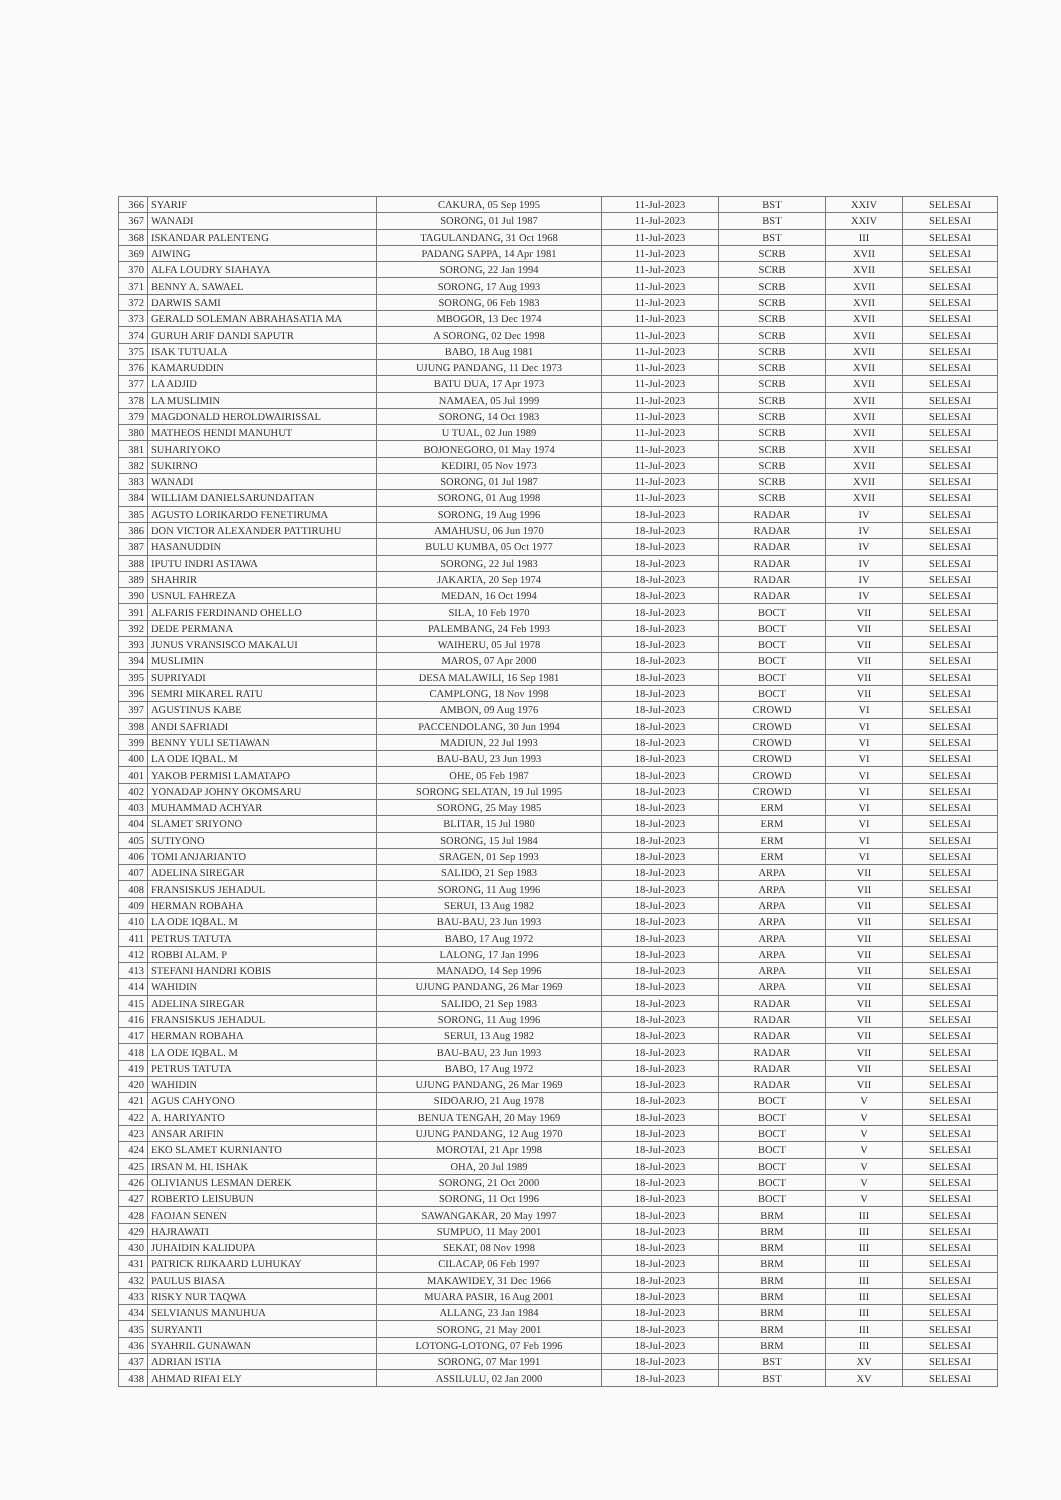| 366 | SYARIF | CAKURA, 05 Sep 1995 | 11-Jul-2023 | BST | XXIV | SELESAI |
| 367 | WANADI | SORONG, 01 Jul 1987 | 11-Jul-2023 | BST | XXIV | SELESAI |
| 368 | ISKANDAR PALENTENG | TAGULANDANG, 31 Oct 1968 | 11-Jul-2023 | BST | III | SELESAI |
| 369 | AIWING | PADANG SAPPA, 14 Apr 1981 | 11-Jul-2023 | SCRB | XVII | SELESAI |
| 370 | ALFA LOUDRY SIAHAYA | SORONG, 22 Jan 1994 | 11-Jul-2023 | SCRB | XVII | SELESAI |
| 371 | BENNY A. SAWAEL | SORONG, 17 Aug 1993 | 11-Jul-2023 | SCRB | XVII | SELESAI |
| 372 | DARWIS SAMI | SORONG, 06 Feb 1983 | 11-Jul-2023 | SCRB | XVII | SELESAI |
| 373 | GERALD SOLEMAN ABRAHASATIA MA | MBOGOR, 13 Dec 1974 | 11-Jul-2023 | SCRB | XVII | SELESAI |
| 374 | GURUH ARIF DANDI SAPUTR | A SORONG, 02 Dec 1998 | 11-Jul-2023 | SCRB | XVII | SELESAI |
| 375 | ISAK TUTUALA | BABO, 18 Aug 1981 | 11-Jul-2023 | SCRB | XVII | SELESAI |
| 376 | KAMARUDDIN | UJUNG PANDANG, 11 Dec 1973 | 11-Jul-2023 | SCRB | XVII | SELESAI |
| 377 | LA ADJID | BATU DUA, 17 Apr 1973 | 11-Jul-2023 | SCRB | XVII | SELESAI |
| 378 | LA MUSLIMIN | NAMAEA, 05 Jul 1999 | 11-Jul-2023 | SCRB | XVII | SELESAI |
| 379 | MAGDONALD HEROLDWAIRISSAL | SORONG, 14 Oct 1983 | 11-Jul-2023 | SCRB | XVII | SELESAI |
| 380 | MATHEOS HENDI MANUHUT | U TUAL, 02 Jun 1989 | 11-Jul-2023 | SCRB | XVII | SELESAI |
| 381 | SUHARIYOKO | BOJONEGORO, 01 May 1974 | 11-Jul-2023 | SCRB | XVII | SELESAI |
| 382 | SUKIRNO | KEDIRI, 05 Nov 1973 | 11-Jul-2023 | SCRB | XVII | SELESAI |
| 383 | WANADI | SORONG, 01 Jul 1987 | 11-Jul-2023 | SCRB | XVII | SELESAI |
| 384 | WILLIAM DANIELSARUNDAITAN | SORONG, 01 Aug 1998 | 11-Jul-2023 | SCRB | XVII | SELESAI |
| 385 | AGUSTO LORIKARDO FENETIRUMA | SORONG, 19 Aug 1996 | 18-Jul-2023 | RADAR | IV | SELESAI |
| 386 | DON VICTOR ALEXANDER PATTIRUHU | AMAHUSU, 06 Jun 1970 | 18-Jul-2023 | RADAR | IV | SELESAI |
| 387 | HASANUDDIN | BULU KUMBA, 05 Oct 1977 | 18-Jul-2023 | RADAR | IV | SELESAI |
| 388 | IPUTU INDRI ASTAWA | SORONG, 22 Jul 1983 | 18-Jul-2023 | RADAR | IV | SELESAI |
| 389 | SHAHRIR | JAKARTA, 20 Sep 1974 | 18-Jul-2023 | RADAR | IV | SELESAI |
| 390 | USNUL FAHREZA | MEDAN, 16 Oct 1994 | 18-Jul-2023 | RADAR | IV | SELESAI |
| 391 | ALFARIS FERDINAND OHELLO | SILA, 10 Feb 1970 | 18-Jul-2023 | BOCT | VII | SELESAI |
| 392 | DEDE PERMANA | PALEMBANG, 24 Feb 1993 | 18-Jul-2023 | BOCT | VII | SELESAI |
| 393 | JUNUS VRANSISCO MAKALUI | WAIHERU, 05 Jul 1978 | 18-Jul-2023 | BOCT | VII | SELESAI |
| 394 | MUSLIMIN | MAROS, 07 Apr 2000 | 18-Jul-2023 | BOCT | VII | SELESAI |
| 395 | SUPRIYADI | DESA MALAWILI, 16 Sep 1981 | 18-Jul-2023 | BOCT | VII | SELESAI |
| 396 | SEMRI MIKAREL RATU | CAMPLONG, 18 Nov 1998 | 18-Jul-2023 | BOCT | VII | SELESAI |
| 397 | AGUSTINUS KABE | AMBON, 09 Aug 1976 | 18-Jul-2023 | CROWD | VI | SELESAI |
| 398 | ANDI SAFRIADI | PACCENDOLANG, 30 Jun 1994 | 18-Jul-2023 | CROWD | VI | SELESAI |
| 399 | BENNY YULI SETIAWAN | MADIUN, 22 Jul 1993 | 18-Jul-2023 | CROWD | VI | SELESAI |
| 400 | LA ODE IQBAL. M | BAU-BAU, 23 Jun 1993 | 18-Jul-2023 | CROWD | VI | SELESAI |
| 401 | YAKOB PERMISI LAMATAPO | OHE, 05 Feb 1987 | 18-Jul-2023 | CROWD | VI | SELESAI |
| 402 | YONADAP JOHNY OKOMSARU | SORONG SELATAN, 19 Jul 1995 | 18-Jul-2023 | CROWD | VI | SELESAI |
| 403 | MUHAMMAD ACHYAR | SORONG, 25 May 1985 | 18-Jul-2023 | ERM | VI | SELESAI |
| 404 | SLAMET SRIYONO | BLITAR, 15 Jul 1980 | 18-Jul-2023 | ERM | VI | SELESAI |
| 405 | SUTIYONO | SORONG, 15 Jul 1984 | 18-Jul-2023 | ERM | VI | SELESAI |
| 406 | TOMI ANJARIANTO | SRAGEN, 01 Sep 1993 | 18-Jul-2023 | ERM | VI | SELESAI |
| 407 | ADELINA SIREGAR | SALIDO, 21 Sep 1983 | 18-Jul-2023 | ARPA | VII | SELESAI |
| 408 | FRANSISKUS JEHADUL | SORONG, 11 Aug 1996 | 18-Jul-2023 | ARPA | VII | SELESAI |
| 409 | HERMAN ROBAHA | SERUI, 13 Aug 1982 | 18-Jul-2023 | ARPA | VII | SELESAI |
| 410 | LA ODE IQBAL. M | BAU-BAU, 23 Jun 1993 | 18-Jul-2023 | ARPA | VII | SELESAI |
| 411 | PETRUS TATUTA | BABO, 17 Aug 1972 | 18-Jul-2023 | ARPA | VII | SELESAI |
| 412 | ROBBI ALAM. P | LALONG, 17 Jan 1996 | 18-Jul-2023 | ARPA | VII | SELESAI |
| 413 | STEFANI HANDRI KOBIS | MANADO, 14 Sep 1996 | 18-Jul-2023 | ARPA | VII | SELESAI |
| 414 | WAHIDIN | UJUNG PANDANG, 26 Mar 1969 | 18-Jul-2023 | ARPA | VII | SELESAI |
| 415 | ADELINA SIREGAR | SALIDO, 21 Sep 1983 | 18-Jul-2023 | RADAR | VII | SELESAI |
| 416 | FRANSISKUS JEHADUL | SORONG, 11 Aug 1996 | 18-Jul-2023 | RADAR | VII | SELESAI |
| 417 | HERMAN ROBAHA | SERUI, 13 Aug 1982 | 18-Jul-2023 | RADAR | VII | SELESAI |
| 418 | LA ODE IQBAL. M | BAU-BAU, 23 Jun 1993 | 18-Jul-2023 | RADAR | VII | SELESAI |
| 419 | PETRUS TATUTA | BABO, 17 Aug 1972 | 18-Jul-2023 | RADAR | VII | SELESAI |
| 420 | WAHIDIN | UJUNG PANDANG, 26 Mar 1969 | 18-Jul-2023 | RADAR | VII | SELESAI |
| 421 | AGUS CAHYONO | SIDOARJO, 21 Aug 1978 | 18-Jul-2023 | BOCT | V | SELESAI |
| 422 | A. HARIYANTO | BENUA TENGAH, 20 May 1969 | 18-Jul-2023 | BOCT | V | SELESAI |
| 423 | ANSAR ARIFIN | UJUNG PANDANG, 12 Aug 1970 | 18-Jul-2023 | BOCT | V | SELESAI |
| 424 | EKO SLAMET KURNIANTO | MOROTAI, 21 Apr 1998 | 18-Jul-2023 | BOCT | V | SELESAI |
| 425 | IRSAN M. HI. ISHAK | OHA, 20 Jul 1989 | 18-Jul-2023 | BOCT | V | SELESAI |
| 426 | OLIVIANUS LESMAN DEREK | SORONG, 21 Oct 2000 | 18-Jul-2023 | BOCT | V | SELESAI |
| 427 | ROBERTO LEISUBUN | SORONG, 11 Oct 1996 | 18-Jul-2023 | BOCT | V | SELESAI |
| 428 | FAOJAN SENEN | SAWANGAKAR, 20 May 1997 | 18-Jul-2023 | BRM | III | SELESAI |
| 429 | HAJRAWATI | SUMPUO, 11 May 2001 | 18-Jul-2023 | BRM | III | SELESAI |
| 430 | JUHAIDIN KALIDUPA | SEKAT, 08 Nov 1998 | 18-Jul-2023 | BRM | III | SELESAI |
| 431 | PATRICK RIJKAARD LUHUKAY | CILACAP, 06 Feb 1997 | 18-Jul-2023 | BRM | III | SELESAI |
| 432 | PAULUS BIASA | MAKAWIDEY, 31 Dec 1966 | 18-Jul-2023 | BRM | III | SELESAI |
| 433 | RISKY NUR TAQWA | MUARA PASIR, 16 Aug 2001 | 18-Jul-2023 | BRM | III | SELESAI |
| 434 | SELVIANUS MANUHUA | ALLANG, 23 Jan 1984 | 18-Jul-2023 | BRM | III | SELESAI |
| 435 | SURYANTI | SORONG, 21 May 2001 | 18-Jul-2023 | BRM | III | SELESAI |
| 436 | SYAHRIL GUNAWAN | LOTONG-LOTONG, 07 Feb 1996 | 18-Jul-2023 | BRM | III | SELESAI |
| 437 | ADRIAN ISTIA | SORONG, 07 Mar 1991 | 18-Jul-2023 | BST | XV | SELESAI |
| 438 | AHMAD RIFAI ELY | ASSILULU, 02 Jan 2000 | 18-Jul-2023 | BST | XV | SELESAI |